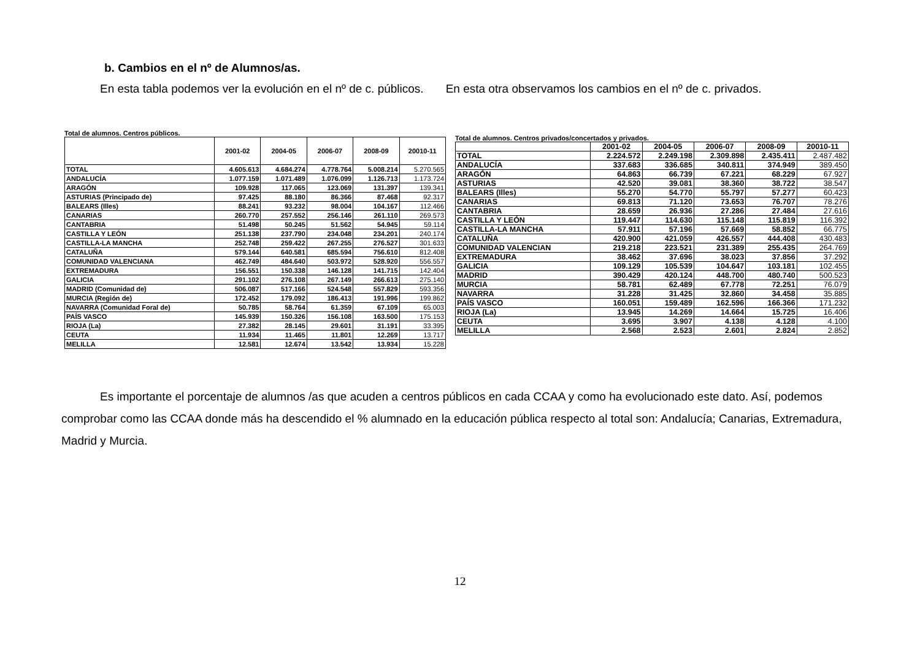b. Cambios en el nº de Alumnos/as.
En esta tabla podemos ver la evolución en el nº de c. públicos. En esta otra observamos los cambios en el nº de c. privados.
Total de alumnos. Centros públicos.
| | 2001-02 | 2004-05 | 2006-07 | 2008-09 | 20010-11 |
| --- | --- | --- | --- | --- | --- |
| TOTAL | 4.605.613 | 4.684.274 | 4.778.764 | 5.008.214 | 5.270.565 |
| ANDALUCÍA | 1.077.159 | 1.071.489 | 1.076.099 | 1.126.713 | 1.173.724 |
| ARAGÓN | 109.928 | 117.065 | 123.069 | 131.397 | 139.341 |
| ASTURIAS (Principado de) | 97.425 | 88.180 | 86.366 | 87.468 | 92.317 |
| BALEARS (Illes) | 88.241 | 93.232 | 98.004 | 104.167 | 112.466 |
| CANARIAS | 260.770 | 257.552 | 256.146 | 261.110 | 269.573 |
| CANTABRIA | 51.498 | 50.245 | 51.562 | 54.945 | 59.114 |
| CASTILLA Y LEÓN | 251.138 | 237.790 | 234.048 | 234.201 | 240.174 |
| CASTILLA-LA MANCHA | 252.748 | 259.422 | 267.255 | 276.527 | 301.633 |
| CATALUÑA | 579.144 | 640.581 | 685.594 | 756.610 | 812.408 |
| COMUNIDAD VALENCIANA | 462.749 | 484.640 | 503.972 | 528.920 | 556.557 |
| EXTREMADURA | 156.551 | 150.338 | 146.128 | 141.715 | 142.404 |
| GALICIA | 291.102 | 276.108 | 267.149 | 266.613 | 275.140 |
| MADRID (Comunidad de) | 506.087 | 517.166 | 524.548 | 557.829 | 593.356 |
| MURCIA (Región de) | 172.452 | 179.092 | 186.413 | 191.996 | 199.862 |
| NAVARRA (Comunidad Foral de) | 50.785 | 58.764 | 61.359 | 67.109 | 65.003 |
| PAÍS VASCO | 145.939 | 150.326 | 156.108 | 163.500 | 175.153 |
| RIOJA (La) | 27.382 | 28.145 | 29.601 | 31.191 | 33.395 |
| CEUTA | 11.934 | 11.465 | 11.801 | 12.269 | 13.717 |
| MELILLA | 12.581 | 12.674 | 13.542 | 13.934 | 15.228 |
Total de alumnos. Centros privados/concertados y privados.
| | 2001-02 | 2004-05 | 2006-07 | 2008-09 | 20010-11 |
| --- | --- | --- | --- | --- | --- |
| TOTAL | 2.224.572 | 2.249.198 | 2.309.898 | 2.435.411 | 2.487.482 |
| ANDALUCÍA | 337.683 | 336.685 | 340.811 | 374.949 | 389.450 |
| ARAGÓN | 64.863 | 66.739 | 67.221 | 68.229 | 67.927 |
| ASTURIAS | 42.520 | 39.081 | 38.360 | 38.722 | 38.547 |
| BALEARS (Illes) | 55.270 | 54.770 | 55.797 | 57.277 | 60.423 |
| CANARIAS | 69.813 | 71.120 | 73.653 | 76.707 | 78.276 |
| CANTABRIA | 28.659 | 26.936 | 27.286 | 27.484 | 27.616 |
| CASTILLA Y LEÓN | 119.447 | 114.630 | 115.148 | 115.819 | 116.392 |
| CASTILLA-LA MANCHA | 57.911 | 57.196 | 57.669 | 58.852 | 66.775 |
| CATALUÑA | 420.900 | 421.059 | 426.557 | 444.408 | 430.483 |
| COMUNIDAD VALENCIAN | 219.218 | 223.521 | 231.389 | 255.435 | 264.769 |
| EXTREMADURA | 38.462 | 37.696 | 38.023 | 37.856 | 37.292 |
| GALICIA | 109.129 | 105.539 | 104.647 | 103.181 | 102.455 |
| MADRID | 390.429 | 420.124 | 448.700 | 480.740 | 500.523 |
| MURCIA | 58.781 | 62.489 | 67.778 | 72.251 | 76.079 |
| NAVARRA | 31.228 | 31.425 | 32.860 | 34.458 | 35.885 |
| PAÍS VASCO | 160.051 | 159.489 | 162.596 | 166.366 | 171.232 |
| RIOJA (La) | 13.945 | 14.269 | 14.664 | 15.725 | 16.406 |
| CEUTA | 3.695 | 3.907 | 4.138 | 4.128 | 4.100 |
| MELILLA | 2.568 | 2.523 | 2.601 | 2.824 | 2.852 |
Es importante el porcentaje de alumnos /as que acuden a centros públicos en cada CCAA y como ha evolucionado este dato. Así, podemos comprobar como las CCAA donde más ha descendido el % alumnado en la educación pública respecto al total son: Andalucía; Canarias, Extremadura, Madrid y Murcia.
12